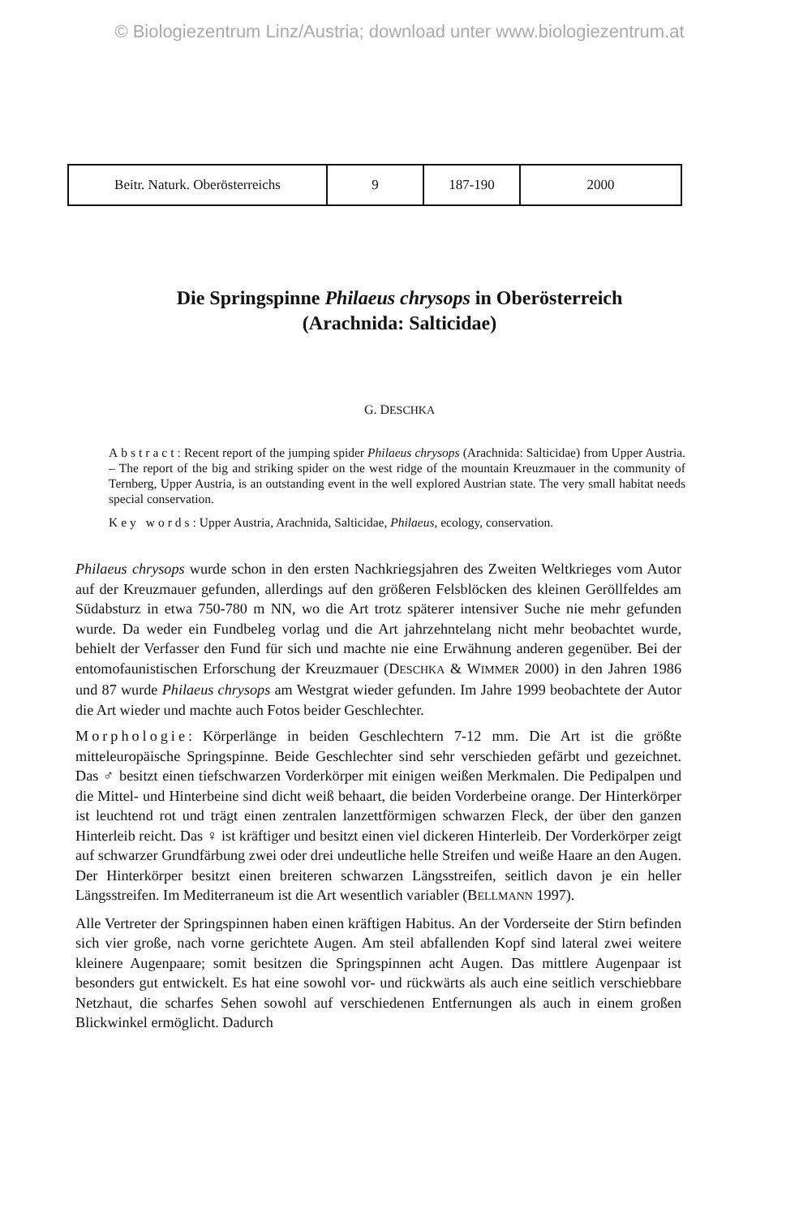© Biologiezentrum Linz/Austria; download unter www.biologiezentrum.at
| Beitr. Naturk. Oberösterreichs | 9 | 187-190 | 2000 |
Die Springspinne Philaeus chrysops in Oberösterreich
(Arachnida: Salticidae)
G. DESCHKA
Abstract: Recent report of the jumping spider Philaeus chrysops (Arachnida: Salticidae) from Upper Austria. – The report of the big and striking spider on the west ridge of the mountain Kreuzmauer in the community of Ternberg, Upper Austria, is an outstanding event in the well explored Austrian state. The very small habitat needs special conservation.
Key words: Upper Austria, Arachnida, Salticidae, Philaeus, ecology, conservation.
Philaeus chrysops wurde schon in den ersten Nachkriegsjahren des Zweiten Weltkrieges vom Autor auf der Kreuzmauer gefunden, allerdings auf den größeren Felsblöcken des kleinen Geröllfeldes am Südabsturz in etwa 750-780 m NN, wo die Art trotz späterer intensiver Suche nie mehr gefunden wurde. Da weder ein Fundbeleg vorlag und die Art jahrzehntelang nicht mehr beobachtet wurde, behielt der Verfasser den Fund für sich und machte nie eine Erwähnung anderen gegenüber. Bei der entomofaunistischen Erforschung der Kreuzmauer (DESCHKA & WIMMER 2000) in den Jahren 1986 und 87 wurde Philaeus chrysops am Westgrat wieder gefunden. Im Jahre 1999 beobachtete der Autor die Art wieder und machte auch Fotos beider Geschlechter.
Morphologie: Körperlänge in beiden Geschlechtern 7-12 mm. Die Art ist die größte mitteleuropäische Springspinne. Beide Geschlechter sind sehr verschieden gefärbt und gezeichnet. Das ♂ besitzt einen tiefschwarzen Vorderkörper mit einigen weißen Merkmalen. Die Pedipalpen und die Mittel- und Hinterbeine sind dicht weiß behaart, die beiden Vorderbeine orange. Der Hinterkörper ist leuchtend rot und trägt einen zentralen lanzettförmigen schwarzen Fleck, der über den ganzen Hinterleib reicht. Das ♀ ist kräftiger und besitzt einen viel dickeren Hinterleib. Der Vorderkörper zeigt auf schwarzer Grundfärbung zwei oder drei undeutliche helle Streifen und weiße Haare an den Augen. Der Hinterkörper besitzt einen breiteren schwarzen Längsstreifen, seitlich davon je ein heller Längsstreifen. Im Mediterraneum ist die Art wesentlich variabler (BELLMANN 1997).
Alle Vertreter der Springspinnen haben einen kräftigen Habitus. An der Vorderseite der Stirn befinden sich vier große, nach vorne gerichtete Augen. Am steil abfallenden Kopf sind lateral zwei weitere kleinere Augenpaare; somit besitzen die Springspinnen acht Augen. Das mittlere Augenpaar ist besonders gut entwickelt. Es hat eine sowohl vor- und rückwärts als auch eine seitlich verschiebbare Netzhaut, die scharfes Sehen sowohl auf verschiedenen Entfernungen als auch in einem großen Blickwinkel ermöglicht. Dadurch